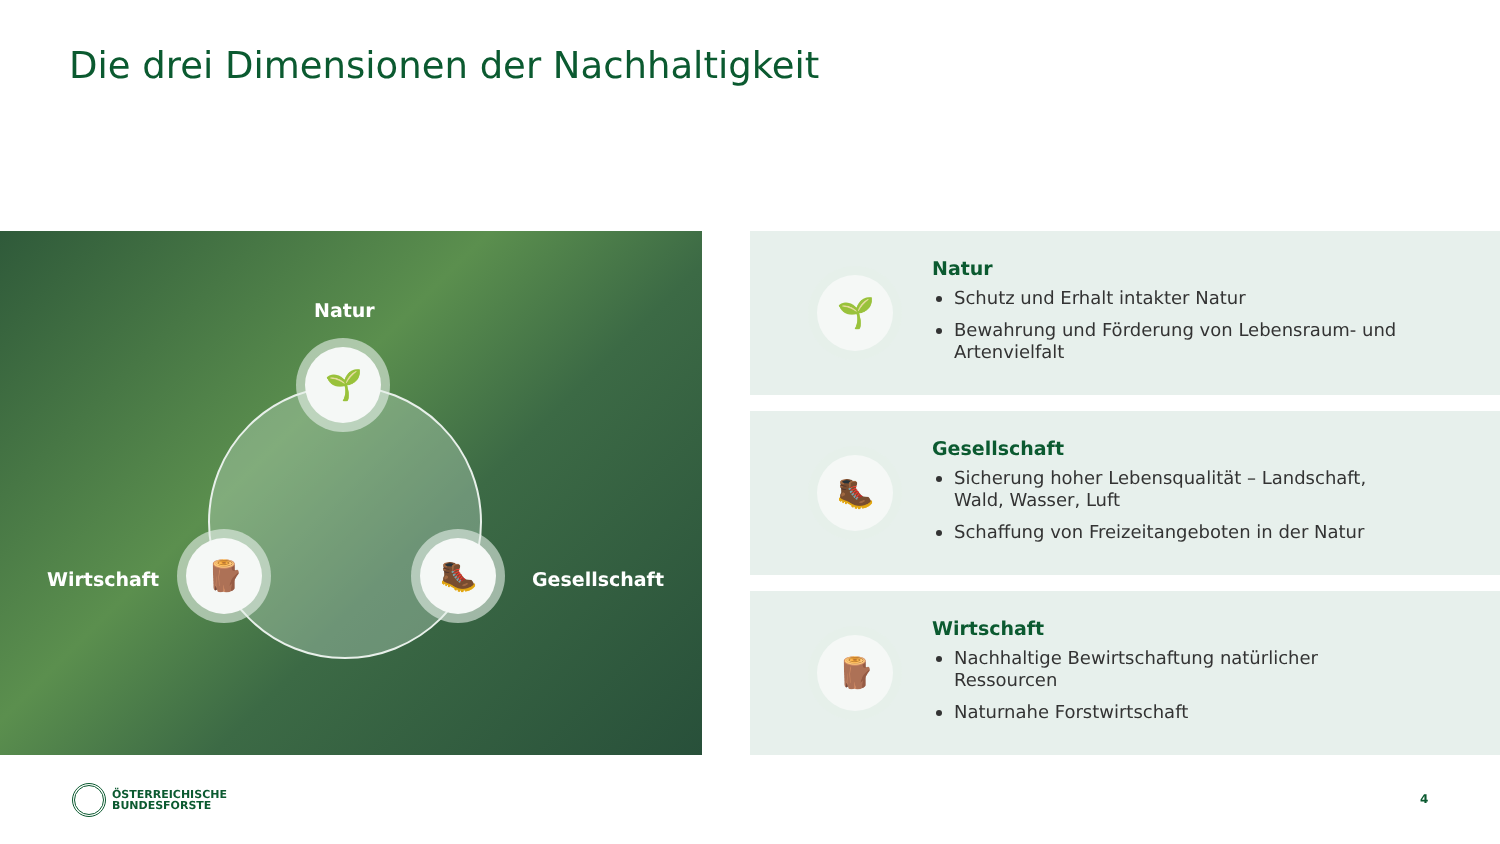Die drei Dimensionen der Nachhaltigkeit
Natur
🌱
Wirtschaft
🪵 🥾
Gesellschaft
🌱
Natur
Schutz und Erhalt intakter Natur
Bewahrung und Förderung von Lebensraum- und Artenvielfalt
🥾
Gesellschaft
Sicherung hoher Lebensqualität – Landschaft, Wald, Wasser, Luft
Schaffung von Freizeitangeboten in der Natur
🪵
Wirtschaft
Nachhaltige Bewirtschaftung natürlicher Ressourcen
Naturnahe Forstwirtschaft
ÖSTERREICHISCHE
BUNDESFORSTE
4